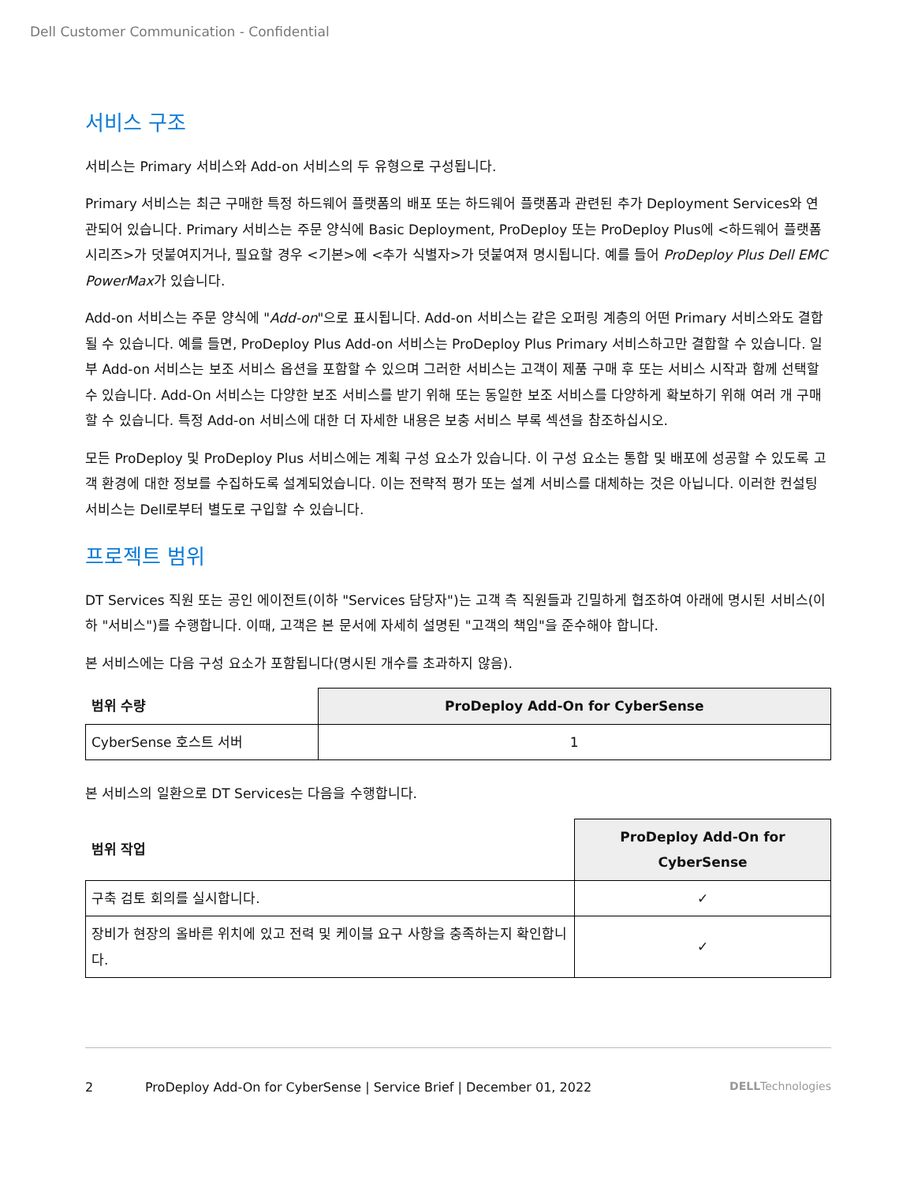Dell Customer Communication - Confidential
서비스 구조
서비스는 Primary 서비스와 Add-on 서비스의 두 유형으로 구성됩니다.
Primary 서비스는 최근 구매한 특정 하드웨어 플랫폼의 배포 또는 하드웨어 플랫폼과 관련된 추가 Deployment Services와 연관되어 있습니다. Primary 서비스는 주문 양식에 Basic Deployment, ProDeploy 또는 ProDeploy Plus에 <하드웨어 플랫폼 시리즈>가 덧붙여지거나, 필요할 경우 <기본>에 <추가 식별자>가 덧붙여져 명시됩니다. 예를 들어 ProDeploy Plus Dell EMC PowerMax가 있습니다.
Add-on 서비스는 주문 양식에 "Add-on"으로 표시됩니다. Add-on 서비스는 같은 오퍼링 계층의 어떤 Primary 서비스와도 결합될 수 있습니다. 예를 들면, ProDeploy Plus Add-on 서비스는 ProDeploy Plus Primary 서비스하고만 결합할 수 있습니다. 일부 Add-on 서비스는 보조 서비스 옵션을 포함할 수 있으며 그러한 서비스는 고객이 제품 구매 후 또는 서비스 시작과 함께 선택할 수 있습니다. Add-On 서비스는 다양한 보조 서비스를 받기 위해 또는 동일한 보조 서비스를 다양하게 확보하기 위해 여러 개 구매할 수 있습니다. 특정 Add-on 서비스에 대한 더 자세한 내용은 보충 서비스 부록 섹션을 참조하십시오.
모든 ProDeploy 및 ProDeploy Plus 서비스에는 계획 구성 요소가 있습니다. 이 구성 요소는 통합 및 배포에 성공할 수 있도록 고객 환경에 대한 정보를 수집하도록 설계되었습니다. 이는 전략적 평가 또는 설계 서비스를 대체하는 것은 아닙니다. 이러한 컨설팅 서비스는 Dell로부터 별도로 구입할 수 있습니다.
프로젝트 범위
DT Services 직원 또는 공인 에이전트(이하 "Services 담당자")는 고객 측 직원들과 긴밀하게 협조하여 아래에 명시된 서비스(이하 "서비스")를 수행합니다. 이때, 고객은 본 문서에 자세히 설명된 "고객의 책임"을 준수해야 합니다.
본 서비스에는 다음 구성 요소가 포함됩니다(명시된 개수를 초과하지 않음).
| 범위 수량 | ProDeploy Add-On for CyberSense |
| --- | --- |
| CyberSense 호스트 서버 | 1 |
본 서비스의 일환으로 DT Services는 다음을 수행합니다.
| 범위 작업 | ProDeploy Add-On for CyberSense |
| --- | --- |
| 구축 검토 회의를 실시합니다. | ✓ |
| 장비가 현장의 올바른 위치에 있고 전력 및 케이블 요구 사항을 충족하는지 확인합니다. | ✓ |
2 ProDeploy Add-On for CyberSense | Service Brief | December 01, 2022 DELLTechnologies